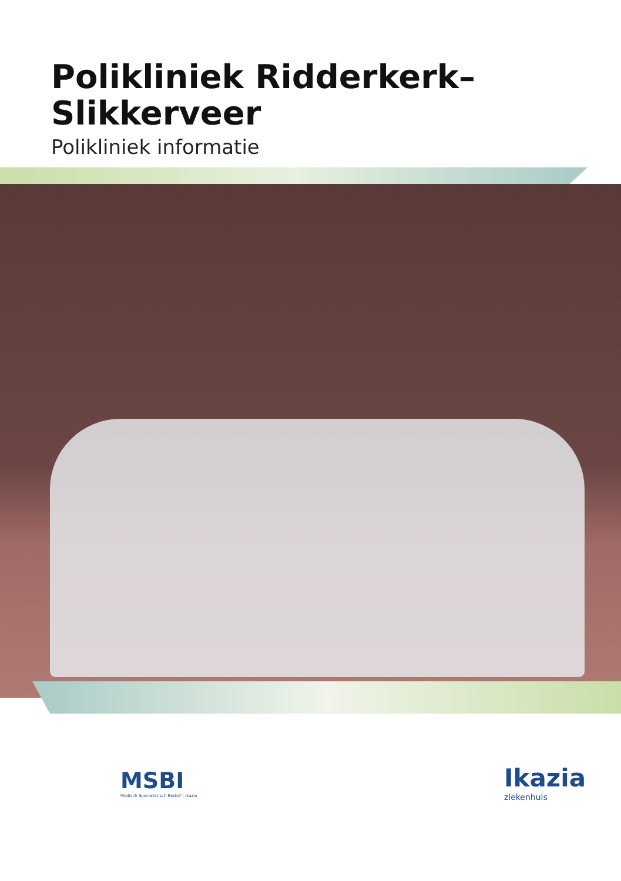Polikliniek Ridderkerk–
Slikkerveer
Polikliniek informatie
MSBI
Medisch Specialistisch Bedrijf | Ikazia
Ikazia
ziekenhuis